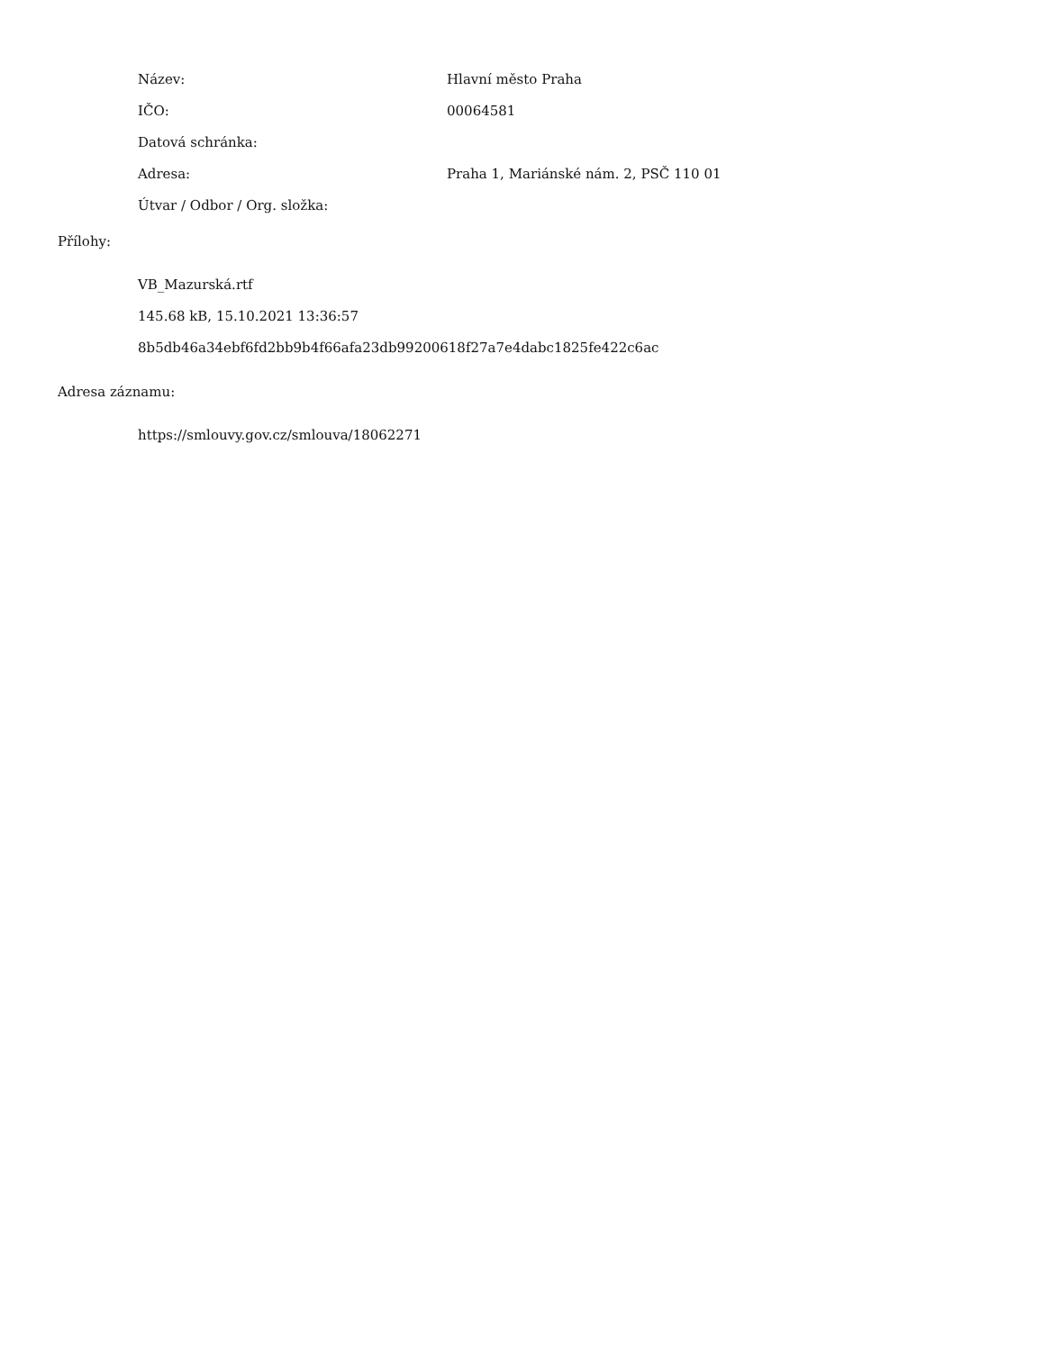| Název: | Hlavní město Praha |
| IČO: | 00064581 |
| Datová schránka: | |
| Adresa: | Praha 1, Mariánské nám. 2, PSČ 110 01 |
| Útvar / Odbor / Org. složka: | |
Přílohy:
VB_Mazurská.rtf
145.68 kB, 15.10.2021 13:36:57
8b5db46a34ebf6fd2bb9b4f66afa23db99200618f27a7e4dabc1825fe422c6ac
Adresa záznamu:
https://smlouvy.gov.cz/smlouva/18062271